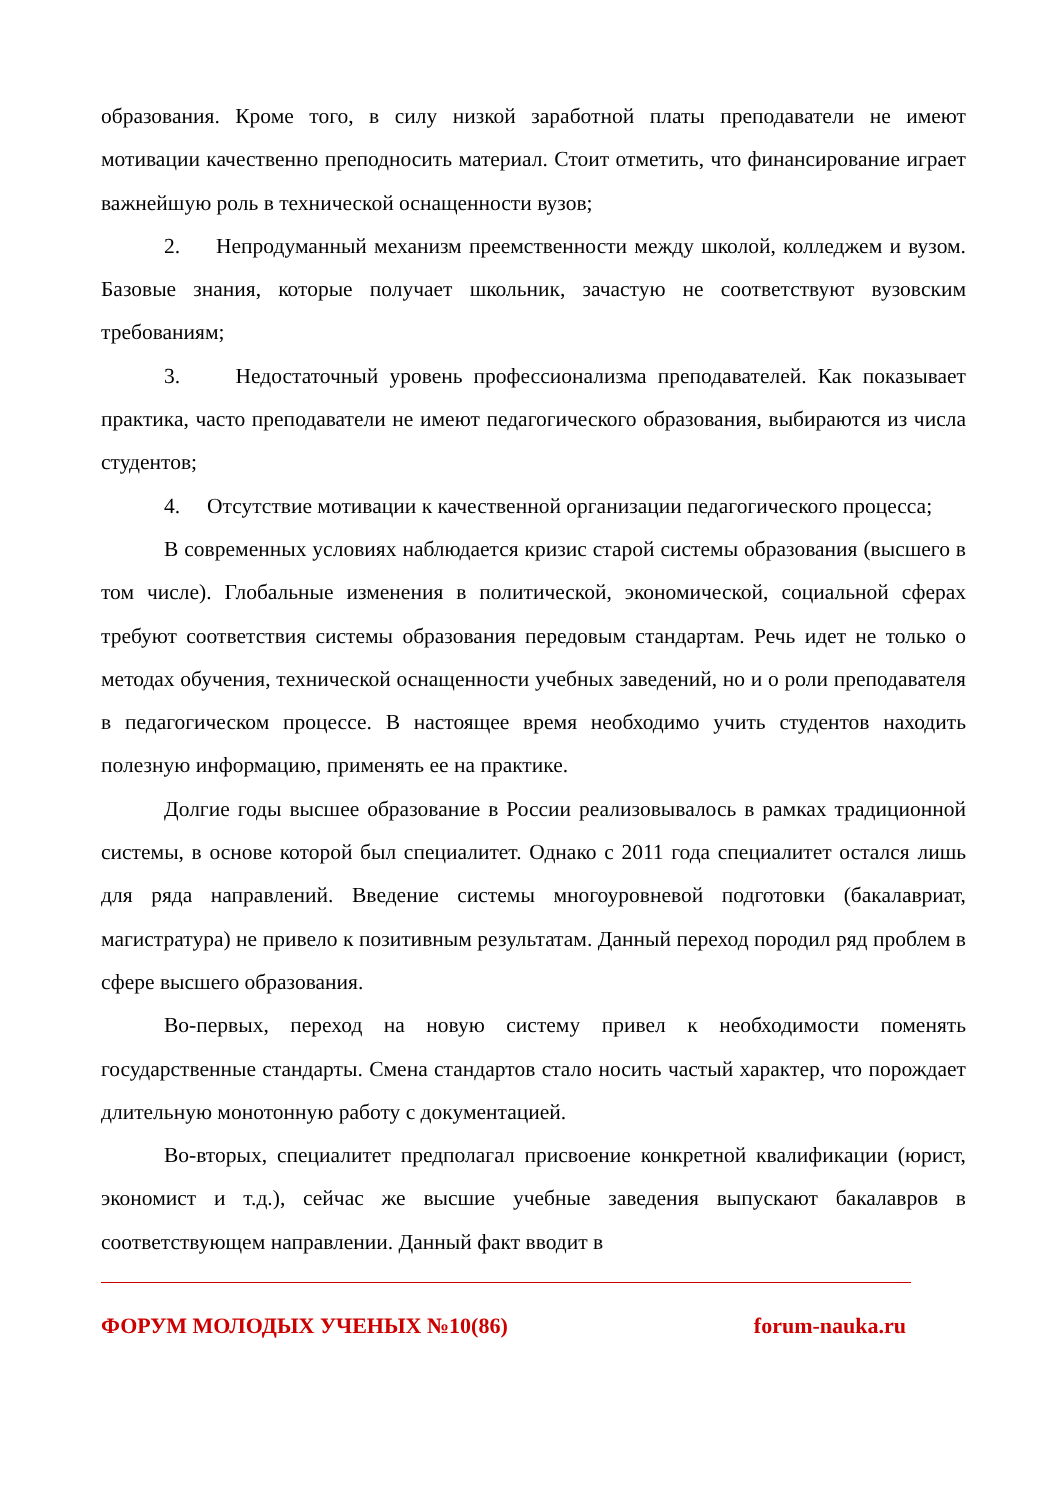образования. Кроме того, в силу низкой заработной платы преподаватели не имеют мотивации качественно преподносить материал. Стоит отметить, что финансирование играет важнейшую роль в технической оснащенности вузов;
2. Непродуманный механизм преемственности между школой, колледжем и вузом. Базовые знания, которые получает школьник, зачастую не соответствуют вузовским требованиям;
3. Недостаточный уровень профессионализма преподавателей. Как показывает практика, часто преподаватели не имеют педагогического образования, выбираются из числа студентов;
4. Отсутствие мотивации к качественной организации педагогического процесса;
В современных условиях наблюдается кризис старой системы образования (высшего в том числе). Глобальные изменения в политической, экономической, социальной сферах требуют соответствия системы образования передовым стандартам. Речь идет не только о методах обучения, технической оснащенности учебных заведений, но и о роли преподавателя в педагогическом процессе. В настоящее время необходимо учить студентов находить полезную информацию, применять ее на практике.
Долгие годы высшее образование в России реализовывалось в рамках традиционной системы, в основе которой был специалитет. Однако с 2011 года специалитет остался лишь для ряда направлений. Введение системы многоуровневой подготовки (бакалавриат, магистратура) не привело к позитивным результатам. Данный переход породил ряд проблем в сфере высшего образования.
Во-первых, переход на новую систему привел к необходимости поменять государственные стандарты. Смена стандартов стало носить частый характер, что порождает длительную монотонную работу с документацией.
Во-вторых, специалитет предполагал присвоение конкретной квалификации (юрист, экономист и т.д.), сейчас же высшие учебные заведения выпускают бакалавров в соответствующем направлении. Данный факт вводит в
ФОРУМ МОЛОДЫХ УЧЕНЫХ №10(86) forum-nauka.ru